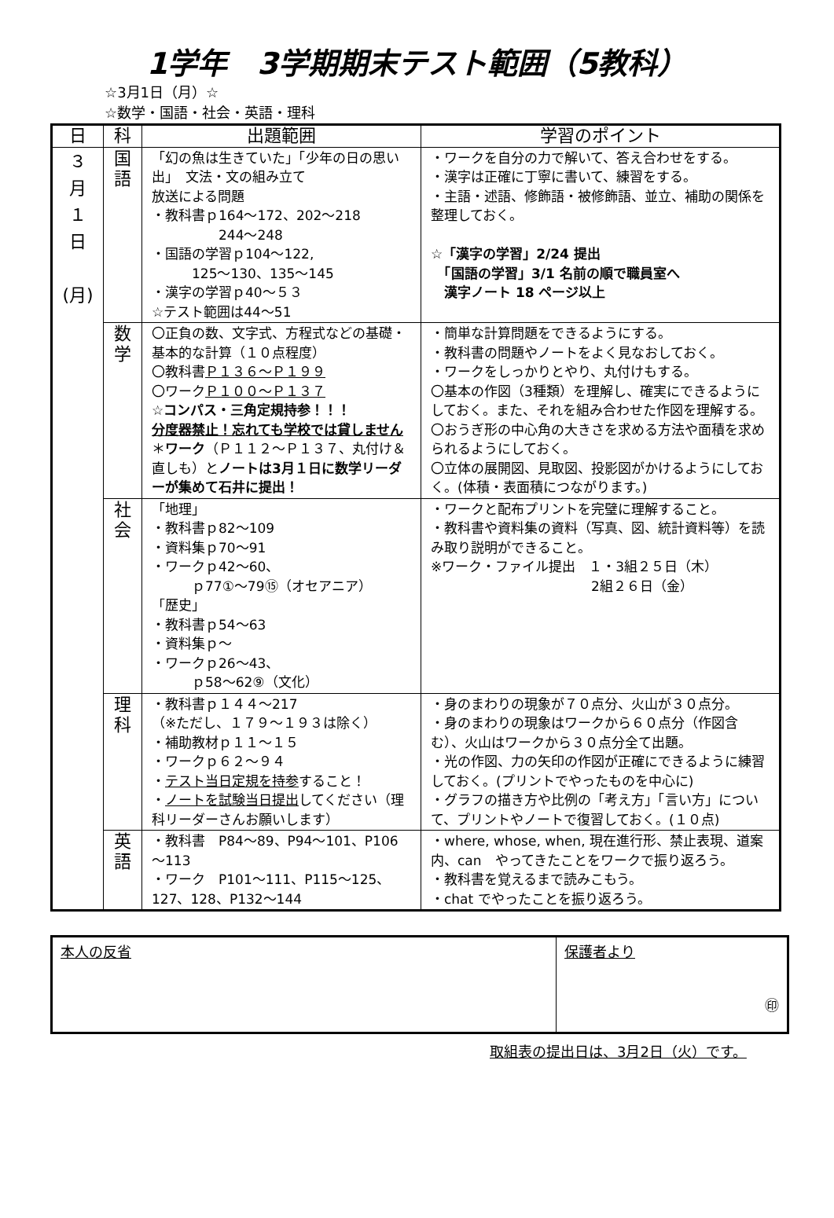1学年　3学期期末テスト範囲（5教科）
☆3月1日（月）☆
☆数学・国語・社会・英語・理科
| 日 | 科 | 出題範囲 | 学習のポイント |
| --- | --- | --- | --- |
| ３ 月 １ 日 (月) | 国 語 | 「幻の魚は生きていた」「少年の日の思い出」 文法・文の組み立て 放送による問題 ・教科書ｐ164～172、202～218 244～248 ・国語の学習ｐ104～122, 125～130、135～145 ・漢字の学習ｐ40～５３ ☆テスト範囲は44～51 | ・ワークを自分の力で解いて、答え合わせをする。 ・漢字は正確に丁寧に書いて、練習をする。 ・主語・述語、修飾語・被修飾語、並立、補助の関係を整理しておく。 ☆「漢字の学習」2/24 提出 「国語の学習」3/1 名前の順で職員室へ 漢字ノート 18 ページ以上 |
| | 数 学 | 〇正負の数、文字式、方程式などの基礎・基本的な計算（１０点程度） 〇教科書 Ｐ１３６～Ｐ１９９ 〇ワーク Ｐ１００～Ｐ１３７ ☆コンパス・三角定規持参！！！ 分度器禁止！忘れても学校では貸しません ＊ ワーク （Ｐ１１２～Ｐ１３７、丸付け＆直しも）と ノートは3月１日に数学リーダーが集めて石井に提出！ | ・簡単な計算問題をできるようにする。 ・教科書の問題やノートをよく見なおしておく。 ・ワークをしっかりとやり、丸付けもする。 〇基本の作図（3種類）を理解し、確実にできるようにしておく。また、それを組み合わせた作図を理解する。 〇おうぎ形の中心角の大きさを求める方法や面積を求められるようにしておく。 〇立体の展開図、見取図、投影図がかけるようにしておく。(体積・表面積につながります。) |
| | 社 会 | 「地理」 ・教科書ｐ82～109 ・資料集ｐ70～91 ・ワークｐ42～60、 ｐ77①～79⑮（オセアニア） 「歴史」 ・教科書ｐ54～63 ・資料集ｐ～ ・ワークｐ26～43、 ｐ58～62⑨（文化） | ・ワークと配布プリントを完璧に理解すること。 ・教科書や資料集の資料（写真、図、統計資料等）を読み取り説明ができること。 ※ワーク・ファイル提出 １・3組２５日（木） 2組２６日（金） |
| | 理 科 | ・教科書ｐ１４４～217 （※ただし、１７９～１９３は除く） ・補助教材ｐ１１～１５ ・ワークｐ６２～９４ ・ テスト当日定規を持参 すること！ ・ ノートを試験当日提出 してください（理科リーダーさんお願いします） | ・身のまわりの現象が７０点分、火山が３０点分。 ・身のまわりの現象はワークから６０点分（作図含む）、火山はワークから３０点分全て出題。 ・光の作図、力の矢印の作図が正確にできるように練習しておく。(プリントでやったものを中心に) ・グラフの描き方や比例の「考え方」「言い方」について、プリントやノートで復習しておく。(１０点) |
| | 英 語 | ・教科書 P84～89、P94～101、P106～113 ・ワーク P101～111、P115～125、127、128、P132～144 | ・where, whose, when, 現在進行形、禁止表現、道案内、can やってきたことをワークで振り返ろう。 ・教科書を覚えるまで読みこもう。 ・chat でやったことを振り返ろう。 |
| 本人の反省 | 保護者より ㊞ |
取組表の提出日は、3月2日（火）です。